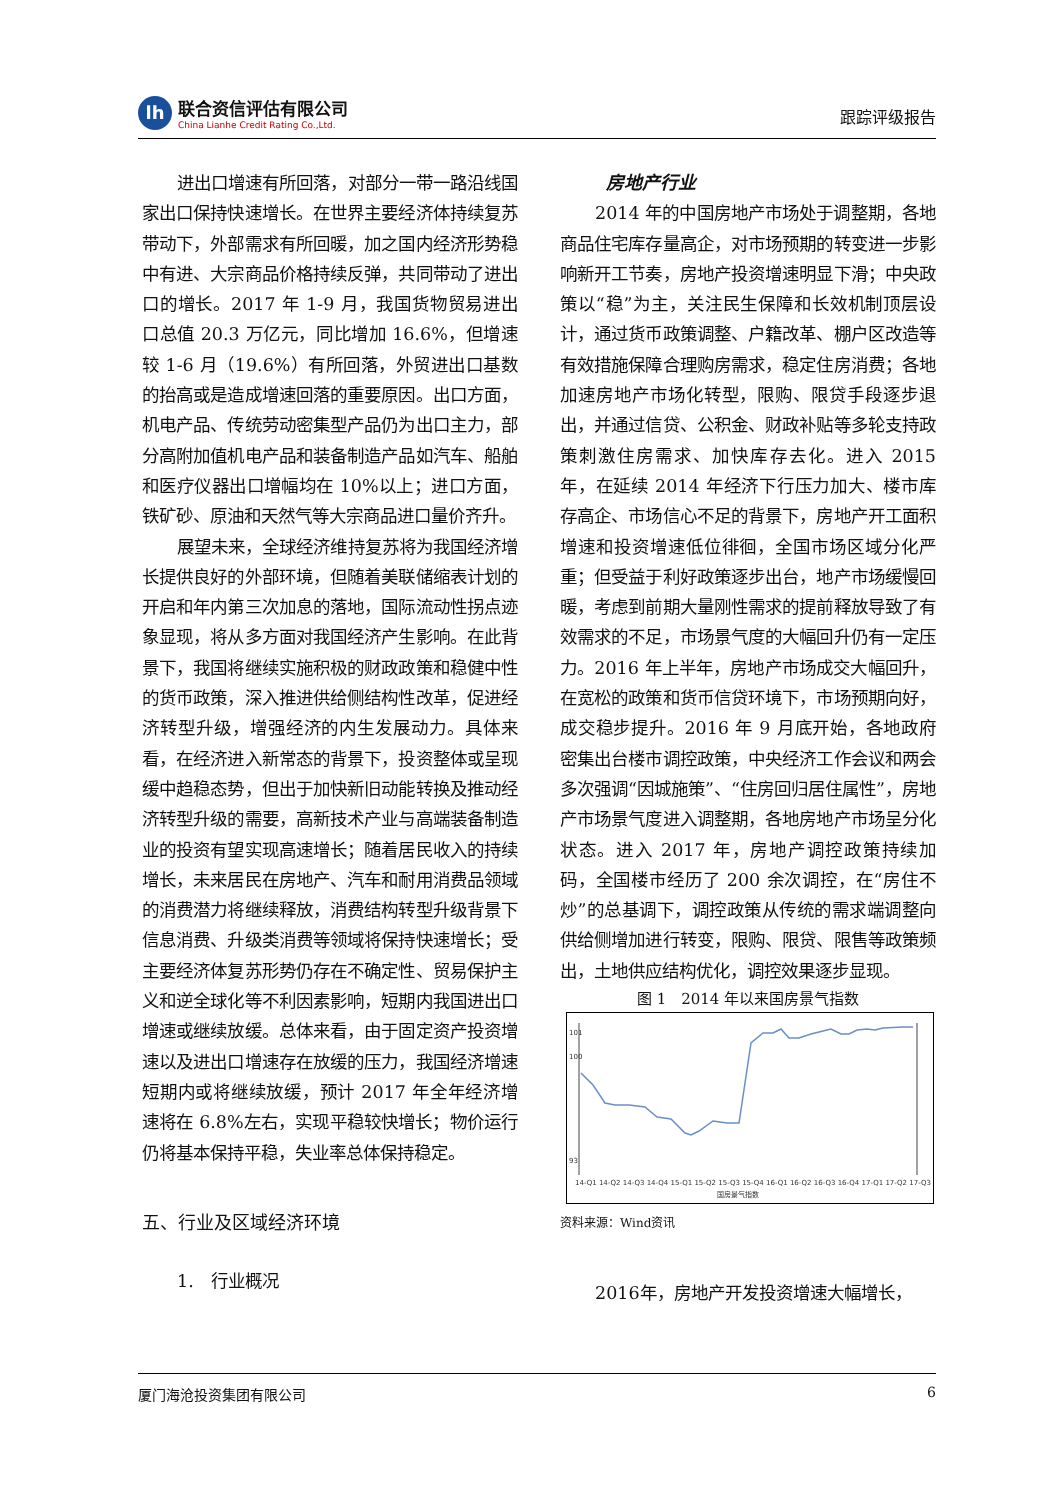lh
联合资信评估有限公司
China Lianhe Credit Rating Co.,Ltd.
跟踪评级报告
进出口增速有所回落，对部分一带一路沿线国家出口保持快速增长。在世界主要经济体持续复苏带动下，外部需求有所回暖，加之国内经济形势稳中有进、大宗商品价格持续反弹，共同带动了进出口的增长。2017 年 1-9 月，我国货物贸易进出口总值 20.3 万亿元，同比增加 16.6%，但增速较 1-6 月（19.6%）有所回落，外贸进出口基数的抬高或是造成增速回落的重要原因。出口方面，机电产品、传统劳动密集型产品仍为出口主力，部分高附加值机电产品和装备制造产品如汽车、船舶和医疗仪器出口增幅均在 10%以上；进口方面，铁矿砂、原油和天然气等大宗商品进口量价齐升。
展望未来，全球经济维持复苏将为我国经济增长提供良好的外部环境，但随着美联储缩表计划的开启和年内第三次加息的落地，国际流动性拐点迹象显现，将从多方面对我国经济产生影响。在此背景下，我国将继续实施积极的财政政策和稳健中性的货币政策，深入推进供给侧结构性改革，促进经济转型升级，增强经济的内生发展动力。具体来看，在经济进入新常态的背景下，投资整体或呈现缓中趋稳态势，但出于加快新旧动能转换及推动经济转型升级的需要，高新技术产业与高端装备制造业的投资有望实现高速增长；随着居民收入的持续增长，未来居民在房地产、汽车和耐用消费品领域的消费潜力将继续释放，消费结构转型升级背景下信息消费、升级类消费等领域将保持快速增长；受主要经济体复苏形势仍存在不确定性、贸易保护主义和逆全球化等不利因素影响，短期内我国进出口增速或继续放缓。总体来看，由于固定资产投资增速以及进出口增速存在放缓的压力，我国经济增速短期内或将继续放缓，预计 2017 年全年经济增速将在 6.8%左右，实现平稳较快增长；物价运行仍将基本保持平稳，失业率总体保持稳定。
五、行业及区域经济环境
1.　行业概况
房地产行业
2014 年的中国房地产市场处于调整期，各地商品住宅库存量高企，对市场预期的转变进一步影响新开工节奏，房地产投资增速明显下滑；中央政策以“稳”为主，关注民生保障和长效机制顶层设计，通过货币政策调整、户籍改革、棚户区改造等有效措施保障合理购房需求，稳定住房消费；各地加速房地产市场化转型，限购、限贷手段逐步退出，并通过信贷、公积金、财政补贴等多轮支持政策刺激住房需求、加快库存去化。进入 2015 年，在延续 2014 年经济下行压力加大、楼市库存高企、市场信心不足的背景下，房地产开工面积增速和投资增速低位徘徊，全国市场区域分化严重；但受益于利好政策逐步出台，地产市场缓慢回暖，考虑到前期大量刚性需求的提前释放导致了有效需求的不足，市场景气度的大幅回升仍有一定压力。2016 年上半年，房地产市场成交大幅回升，在宽松的政策和货币信贷环境下，市场预期向好，成交稳步提升。2016 年 9 月底开始，各地政府密集出台楼市调控政策，中央经济工作会议和两会多次强调“因城施策”、“住房回归居住属性”，房地产市场景气度进入调整期，各地房地产市场呈分化状态。进入 2017 年，房地产调控政策持续加码，全国楼市经历了 200 余次调控，在“房住不炒”的总基调下，调控政策从传统的需求端调整向供给侧增加进行转变，限购、限贷、限售等政策频出，土地供应结构优化，调控效果逐步显现。
图 1　2014 年以来国房景气指数
101
100
93
14-Q1 14-Q2 14-Q3 14-Q4 15-Q1 15-Q2 15-Q3 15-Q4 16-Q1 16-Q2 16-Q3 16-Q4 17-Q1 17-Q2 17-Q3
国房景气指数
资料来源：Wind资讯
2016年，房地产开发投资增速大幅增长，
厦门海沧投资集团有限公司 6